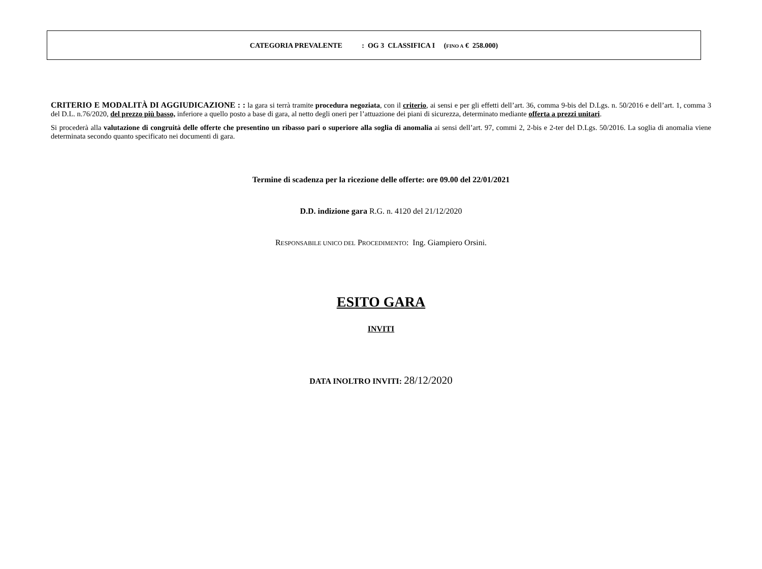CATEGORIA PREVALENTE : OG 3 CLASSIFICA I (FINO A € 258.000)
CRITERIO E MODALITÀ DI AGGIUDICAZIONE : : la gara si terrà tramite procedura negoziata, con il criterio, ai sensi e per gli effetti dell’art. 36, comma 9-bis del D.Lgs. n. 50/2016 e dell’art. 1, comma 3 del D.L. n.76/2020, del prezzo più basso, inferiore a quello posto a base di gara, al netto degli oneri per l’attuazione dei piani di sicurezza, determinato mediante offerta a prezzi unitari.
Si procederà alla valutazione di congruità delle offerte che presentino un ribasso pari o superiore alla soglia di anomalia ai sensi dell’art. 97, commi 2, 2-bis e 2-ter del D.Lgs. 50/2016. La soglia di anomalia viene determinata secondo quanto specificato nei documenti di gara.
Termine di scadenza per la ricezione delle offerte: ore 09.00 del 22/01/2021
D.D. indizione gara R.G. n. 4120 del 21/12/2020
RESPONSABILE UNICO DEL PROCEDIMENTO: Ing. Giampiero Orsini.
ESITO GARA
INVITI
DATA INOLTRO INVITI: 28/12/2020